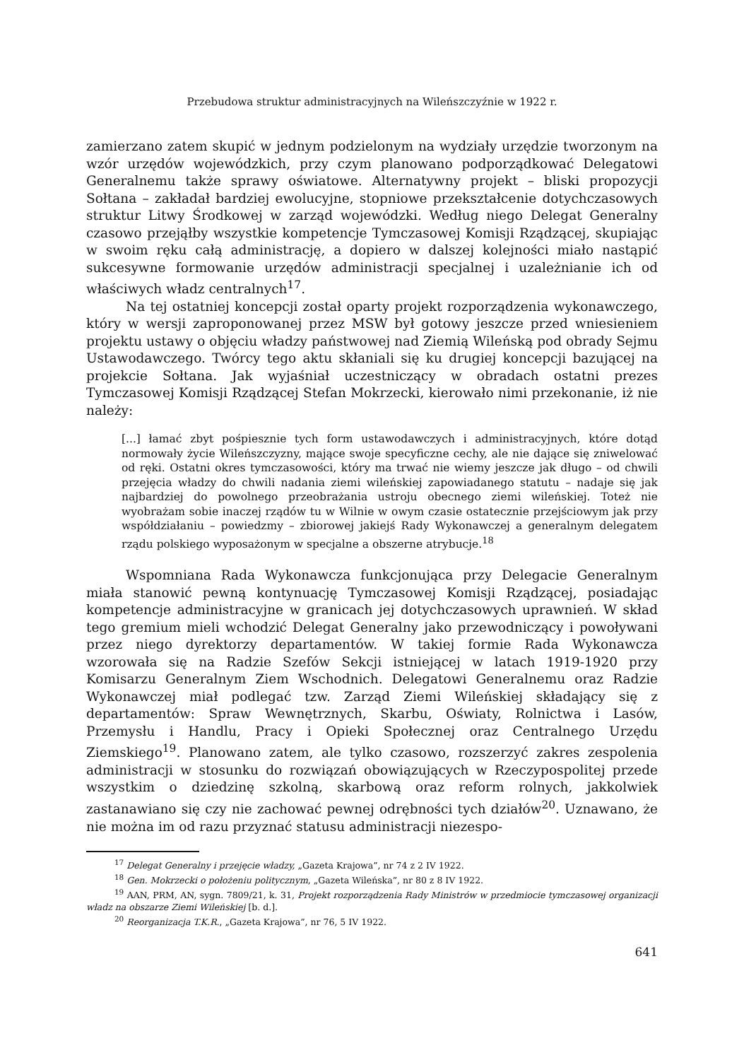Przebudowa struktur administracyjnych na Wileńszczyźnie w 1922 r.
zamierzano zatem skupić w jednym podzielonym na wydziały urzędzie tworzonym na wzór urzędów wojewódzkich, przy czym planowano podporządkować Delegatowi Generalnemu także sprawy oświatowe. Alternatywny projekt – bliski propozycji Sołtana – zakładał bardziej ewolucyjne, stopniowe przekształcenie dotychczasowych struktur Litwy Środkowej w zarząd wojewódzki. Według niego Delegat Generalny czasowo przejąłby wszystkie kompetencje Tymczasowej Komisji Rządzącej, skupiając w swoim ręku całą administrację, a dopiero w dalszej kolejności miało nastąpić sukcesywne formowanie urzędów administracji specjalnej i uzależnianie ich od właściwych władz centralnych<sup>17</sup>.
Na tej ostatniej koncepcji został oparty projekt rozporządzenia wykonawczego, który w wersji zaproponowanej przez MSW był gotowy jeszcze przed wniesieniem projektu ustawy o objęciu władzy państwowej nad Ziemią Wileńską pod obrady Sejmu Ustawodawczego. Twórcy tego aktu skłaniali się ku drugiej koncepcji bazującej na projekcie Sołtana. Jak wyjaśniał uczestniczący w obradach ostatni prezes Tymczasowej Komisji Rządzącej Stefan Mokrzecki, kierowało nimi przekonanie, iż nie należy:
[...] łamać zbyt pośpiesznie tych form ustawodawczych i administracyjnych, które dotąd normowały życie Wileńszczyzny, mające swoje specyficzne cechy, ale nie dające się zniwelować od ręki. Ostatni okres tymczasowości, który ma trwać nie wiemy jeszcze jak długo – od chwili przejęcia władzy do chwili nadania ziemi wileńskiej zapowiadanego statutu – nadaje się jak najbardziej do powolnego przeobrażania ustroju obecnego ziemi wileńskiej. Toteż nie wyobrażam sobie inaczej rządów tu w Wilnie w owym czasie ostatecznie przejściowym jak przy współdziałaniu – powiedzmy – zbiorowej jakiejś Rady Wykonawczej a generalnym delegatem rządu polskiego wyposażonym w specjalne a obszerne atrybucje.<sup>18</sup>
Wspomniana Rada Wykonawcza funkcjonująca przy Delegacie Generalnym miała stanowić pewną kontynuację Tymczasowej Komisji Rządzącej, posiadając kompetencje administracyjne w granicach jej dotychczasowych uprawnień. W skład tego gremium mieli wchodzić Delegat Generalny jako przewodniczący i powoływani przez niego dyrektorzy departamentów. W takiej formie Rada Wykonawcza wzorowała się na Radzie Szefów Sekcji istniejącej w latach 1919-1920 przy Komisarzu Generalnym Ziem Wschodnich. Delegatowi Generalnemu oraz Radzie Wykonawczej miał podlegać tzw. Zarząd Ziemi Wileńskiej składający się z departamentów: Spraw Wewnętrznych, Skarbu, Oświaty, Rolnictwa i Lasów, Przemysłu i Handlu, Pracy i Opieki Społecznej oraz Centralnego Urzędu Ziemskiego<sup>19</sup>. Planowano zatem, ale tylko czasowo, rozszerzyć zakres zespolenia administracji w stosunku do rozwiązań obowiązujących w Rzeczypospolitej przede wszystkim o dziedzinę szkolną, skarbową oraz reform rolnych, jakkolwiek zastanawiano się czy nie zachować pewnej odrębności tych działów<sup>20</sup>. Uznawano, że nie można im od razu przyznać statusu administracji niezespo-
<sup>17</sup> Delegat Generalny i przejęcie władzy, „Gazeta Krajowa”, nr 74 z 2 IV 1922.
<sup>18</sup> Gen. Mokrzecki o położeniu politycznym, „Gazeta Wileńska”, nr 80 z 8 IV 1922.
<sup>19</sup> AAN, PRM, AN, sygn. 7809/21, k. 31, Projekt rozporządzenia Rady Ministrów w przedmiocie tymczasowej organizacji władz na obszarze Ziemi Wileńskiej [b. d.].
<sup>20</sup> Reorganizacja T.K.R., „Gazeta Krajowa”, nr 76, 5 IV 1922.
641